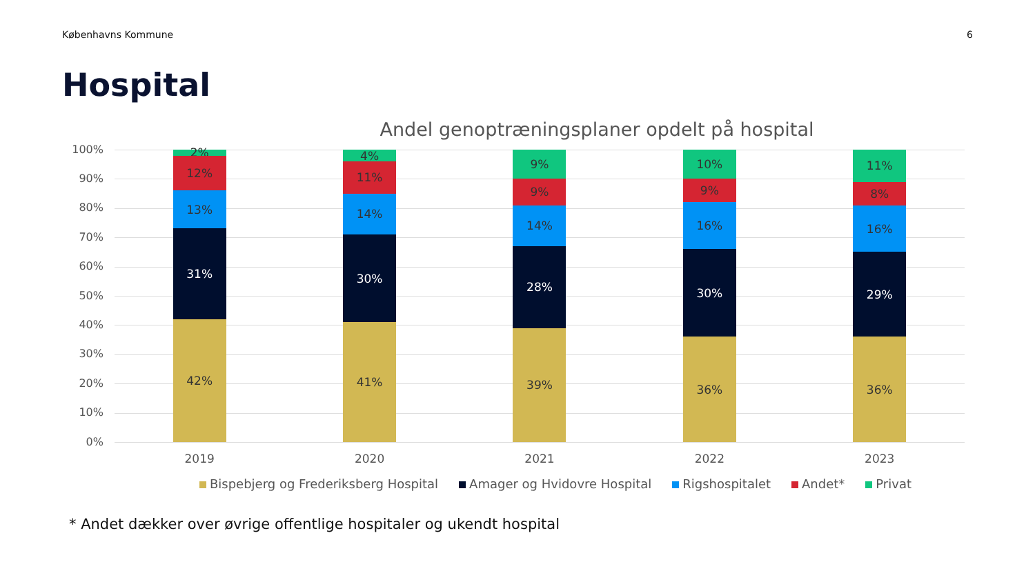Københavns Kommune 6
Hospital
Andel genoptræningsplaner opdelt på hospital
100%
90%
80%
70%
60%
50%
40%
30%
20%
10%
0%
42%
31%
13%
12%
2%
2019
41%
30%
14%
11%
4%
2020
39%
28%
14%
9%
9%
2021
36%
30%
16%
9%
10%
2022
36%
29%
16%
8%
11%
2023
Bispebjerg og Frederiksberg Hospital Amager og Hvidovre Hospital Rigshospitalet Andet* Privat
* Andet dækker over øvrige offentlige hospitaler og ukendt hospital